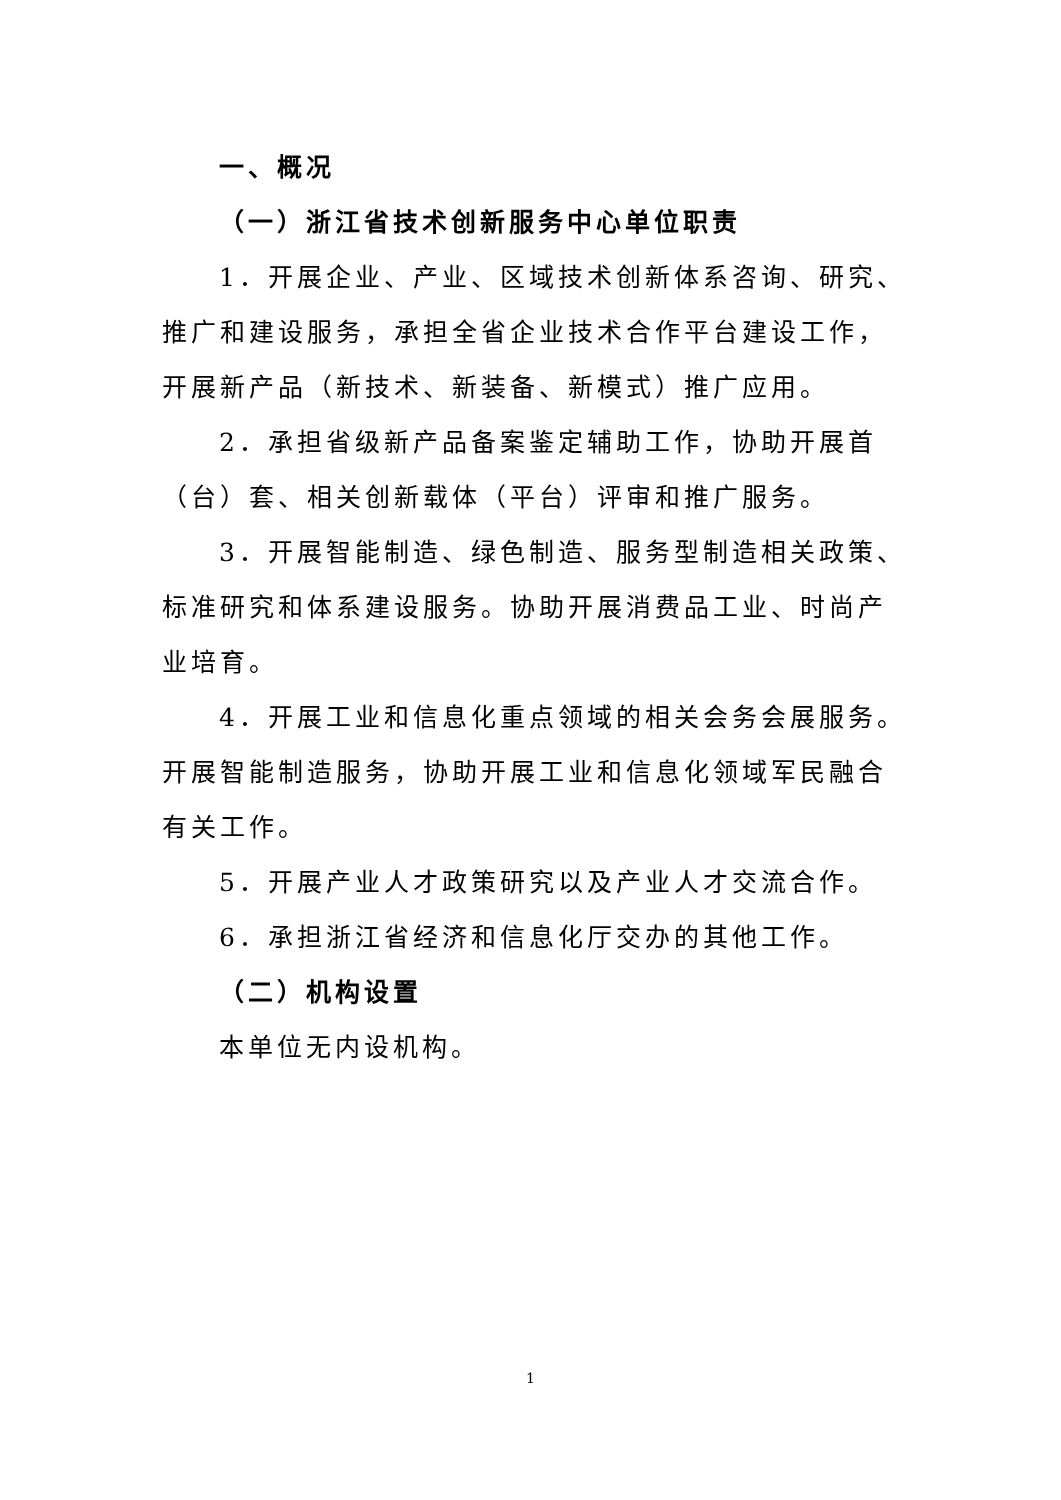一、概况
（一）浙江省技术创新服务中心单位职责
1．开展企业、产业、区域技术创新体系咨询、研究、推广和建设服务，承担全省企业技术合作平台建设工作，开展新产品（新技术、新装备、新模式）推广应用。
2．承担省级新产品备案鉴定辅助工作，协助开展首（台）套、相关创新载体（平台）评审和推广服务。
3．开展智能制造、绿色制造、服务型制造相关政策、标准研究和体系建设服务。协助开展消费品工业、时尚产业培育。
4．开展工业和信息化重点领域的相关会务会展服务。开展智能制造服务，协助开展工业和信息化领域军民融合有关工作。
5．开展产业人才政策研究以及产业人才交流合作。
6．承担浙江省经济和信息化厅交办的其他工作。
（二）机构设置
本单位无内设机构。
1